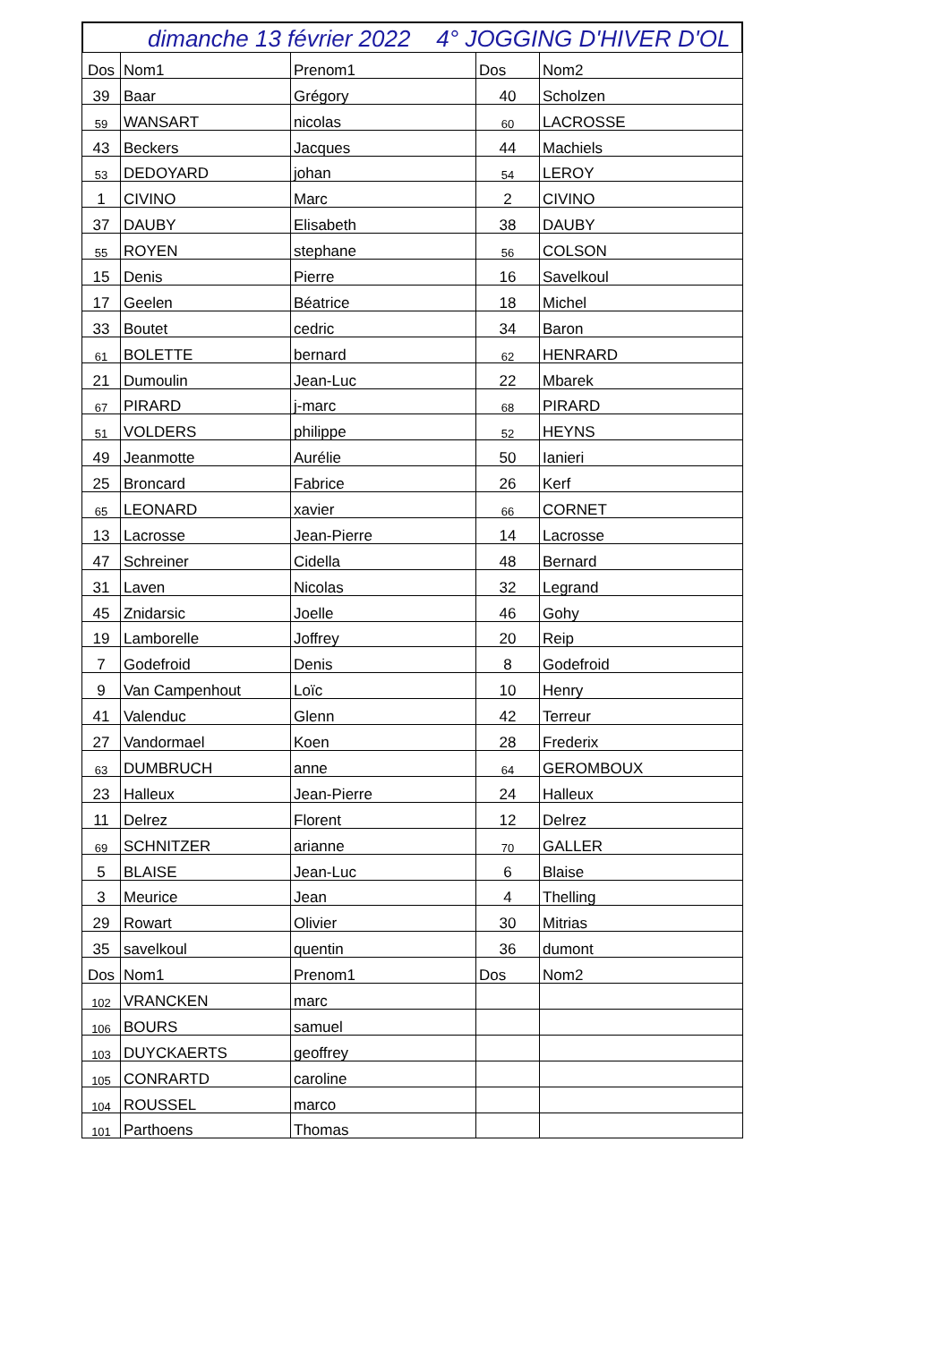dimanche 13 février 2022 4° JOGGING D'HIVER D'OL
| Dos | Nom1 | Prenom1 | Dos | Nom2 |
| 39 | Baar | Grégory | 40 | Scholzen |
| 59 | WANSART | nicolas | 60 | LACROSSE |
| 43 | Beckers | Jacques | 44 | Machiels |
| 53 | DEDOYARD | johan | 54 | LEROY |
| 1 | CIVINO | Marc | 2 | CIVINO |
| 37 | DAUBY | Elisabeth | 38 | DAUBY |
| 55 | ROYEN | stephane | 56 | COLSON |
| 15 | Denis | Pierre | 16 | Savelkoul |
| 17 | Geelen | Béatrice | 18 | Michel |
| 33 | Boutet | cedric | 34 | Baron |
| 61 | BOLETTE | bernard | 62 | HENRARD |
| 21 | Dumoulin | Jean-Luc | 22 | Mbarek |
| 67 | PIRARD | j-marc | 68 | PIRARD |
| 51 | VOLDERS | philippe | 52 | HEYNS |
| 49 | Jeanmotte | Aurélie | 50 | Ianieri |
| 25 | Broncard | Fabrice | 26 | Kerf |
| 65 | LEONARD | xavier | 66 | CORNET |
| 13 | Lacrosse | Jean-Pierre | 14 | Lacrosse |
| 47 | Schreiner | Cidella | 48 | Bernard |
| 31 | Laven | Nicolas | 32 | Legrand |
| 45 | Znidarsic | Joelle | 46 | Gohy |
| 19 | Lamborelle | Joffrey | 20 | Reip |
| 7 | Godefroid | Denis | 8 | Godefroid |
| 9 | Van Campenhout | Loïc | 10 | Henry |
| 41 | Valenduc | Glenn | 42 | Terreur |
| 27 | Vandormael | Koen | 28 | Frederix |
| 63 | DUMBRUCH | anne | 64 | GEROMBOUX |
| 23 | Halleux | Jean-Pierre | 24 | Halleux |
| 11 | Delrez | Florent | 12 | Delrez |
| 69 | SCHNITZER | arianne | 70 | GALLER |
| 5 | BLAISE | Jean-Luc | 6 | Blaise |
| 3 | Meurice | Jean | 4 | Thelling |
| 29 | Rowart | Olivier | 30 | Mitrias |
| 35 | savelkoul | quentin | 36 | dumont |
| Dos | Nom1 | Prenom1 | Dos | Nom2 |
| 102 | VRANCKEN | marc | | |
| 106 | BOURS | samuel | | |
| 103 | DUYCKAERTS | geoffrey | | |
| 105 | CONRARTD | caroline | | |
| 104 | ROUSSEL | marco | | |
| 101 | Parthoens | Thomas | | |